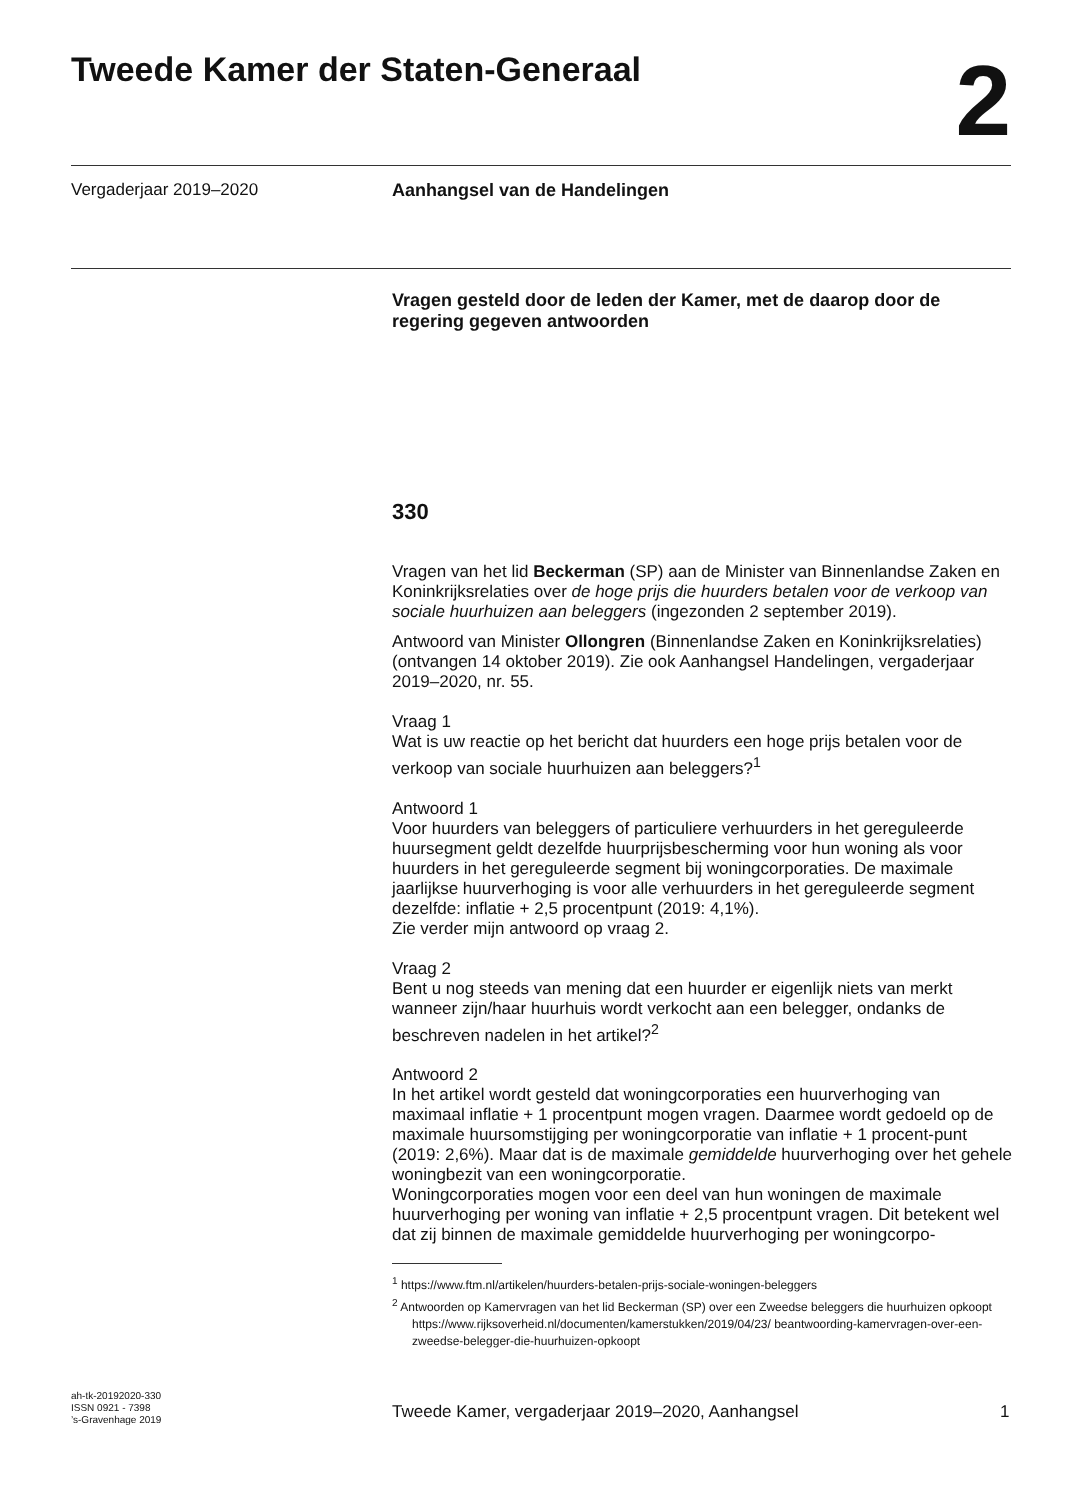Tweede Kamer der Staten-Generaal
2
Vergaderjaar 2019–2020 Aanhangsel van de Handelingen
Vragen gesteld door de leden der Kamer, met de daarop door de regering gegeven antwoorden
330
Vragen van het lid Beckerman (SP) aan de Minister van Binnenlandse Zaken en Koninkrijksrelaties over de hoge prijs die huurders betalen voor de verkoop van sociale huurhuizen aan beleggers (ingezonden 2 september 2019).
Antwoord van Minister Ollongren (Binnenlandse Zaken en Koninkrijksrelaties) (ontvangen 14 oktober 2019). Zie ook Aanhangsel Handelingen, vergaderjaar 2019–2020, nr. 55.
Vraag 1
Wat is uw reactie op het bericht dat huurders een hoge prijs betalen voor de verkoop van sociale huurhuizen aan beleggers?<sup>1</sup>
Antwoord 1
Voor huurders van beleggers of particuliere verhuurders in het gereguleerde huursegment geldt dezelfde huurprijsbescherming voor hun woning als voor huurders in het gereguleerde segment bij woningcorporaties. De maximale jaarlijkse huurverhoging is voor alle verhuurders in het gereguleerde segment dezelfde: inflatie + 2,5 procentpunt (2019: 4,1%).
Zie verder mijn antwoord op vraag 2.
Vraag 2
Bent u nog steeds van mening dat een huurder er eigenlijk niets van merkt wanneer zijn/haar huurhuis wordt verkocht aan een belegger, ondanks de beschreven nadelen in het artikel?<sup>2</sup>
Antwoord 2
In het artikel wordt gesteld dat woningcorporaties een huurverhoging van maximaal inflatie + 1 procentpunt mogen vragen. Daarmee wordt gedoeld op de maximale huursomstijging per woningcorporatie van inflatie + 1 procent-punt (2019: 2,6%). Maar dat is de maximale gemiddelde huurverhoging over het gehele woningbezit van een woningcorporatie.
Woningcorporaties mogen voor een deel van hun woningen de maximale huurverhoging per woning van inflatie + 2,5 procentpunt vragen. Dit betekent wel dat zij binnen de maximale gemiddelde huurverhoging per woningcorpo-
<sup>1</sup> https://www.ftm.nl/artikelen/huurders-betalen-prijs-sociale-woningen-beleggers
<sup>2</sup> Antwoorden op Kamervragen van het lid Beckerman (SP) over een Zweedse beleggers die huurhuizen opkoopt https://www.rijksoverheid.nl/documenten/kamerstukken/2019/04/23/ beantwoording-kamervragen-over-een-zweedse-belegger-die-huurhuizen-opkoopt
ah-tk-20192020-330
ISSN 0921 - 7398
’s-Gravenhage 2019
Tweede Kamer, vergaderjaar 2019–2020, Aanhangsel
1